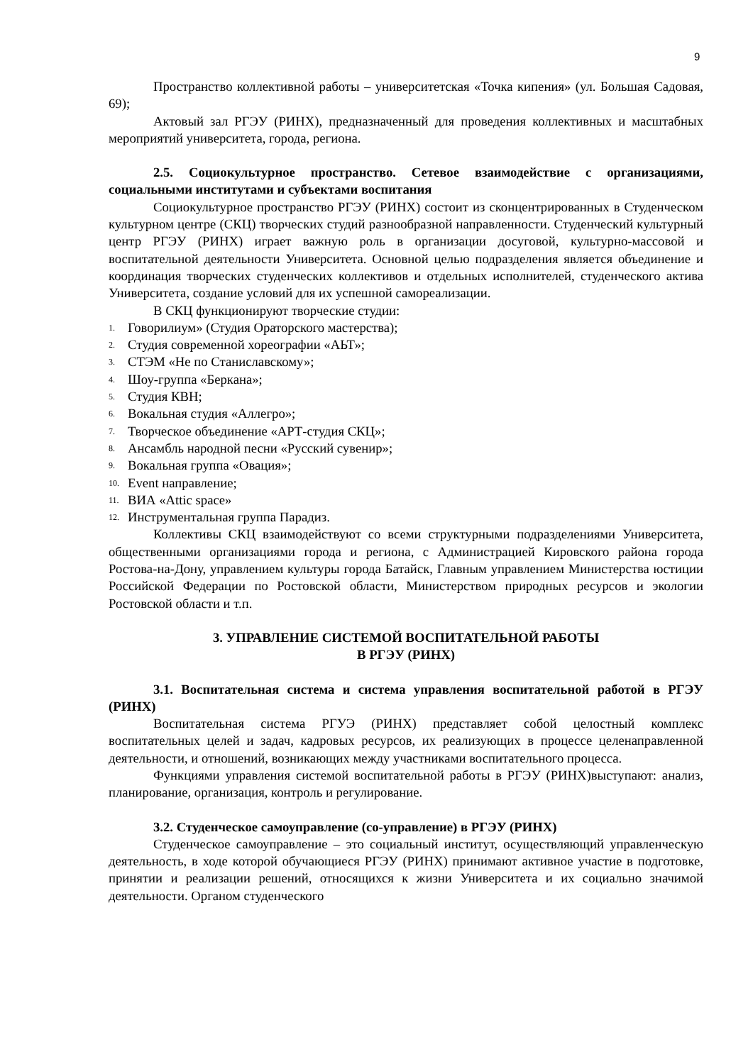9
Пространство коллективной работы – университетская «Точка кипения» (ул. Большая Садовая, 69);
Актовый зал РГЭУ (РИНХ), предназначенный для проведения коллективных и масштабных мероприятий университета, города, региона.
2.5. Социокультурное пространство. Сетевое взаимодействие с организациями, социальными институтами и субъектами воспитания
Социокультурное пространство РГЭУ (РИНХ) состоит из сконцентрированных в Студенческом культурном центре (СКЦ) творческих студий разнообразной направленности. Студенческий культурный центр РГЭУ (РИНХ) играет важную роль в организации досуговой, культурно-массовой и воспитательной деятельности Университета. Основной целью подразделения является объединение и координация творческих студенческих коллективов и отдельных исполнителей, студенческого актива Университета, создание условий для их успешной самореализации.
В СКЦ функционируют творческие студии:
1. Говорилиум» (Студия Ораторского мастерства);
2. Студия современной хореографии «АЬТ»;
3. СТЭМ «Не по Станиславскому»;
4. Шоу-группа «Беркана»;
5. Студия КВН;
6. Вокальная студия «Аллегро»;
7. Творческое объединение «АРТ-студия СКЦ»;
8. Ансамбль народной песни «Русский сувенир»;
9. Вокальная группа «Овация»;
10. Event направление;
11. ВИА «Attic space»
12. Инструментальная группа Парадиз.
Коллективы СКЦ взаимодействуют со всеми структурными подразделениями Университета, общественными организациями города и региона, с Администрацией Кировского района города Ростова-на-Дону, управлением культуры города Батайск, Главным управлением Министерства юстиции Российской Федерации по Ростовской области, Министерством природных ресурсов и экологии Ростовской области и т.п.
3. УПРАВЛЕНИЕ СИСТЕМОЙ ВОСПИТАТЕЛЬНОЙ РАБОТЫ
В РГЭУ (РИНХ)
3.1. Воспитательная система и система управления воспитательной работой в РГЭУ (РИНХ)
Воспитательная система РГУЭ (РИНХ) представляет собой целостный комплекс воспитательных целей и задач, кадровых ресурсов, их реализующих в процессе целенаправленной деятельности, и отношений, возникающих между участниками воспитательного процесса.
Функциями управления системой воспитательной работы в РГЭУ (РИНХ)выступают: анализ, планирование, организация, контроль и регулирование.
3.2. Студенческое самоуправление (со-управление) в РГЭУ (РИНХ)
Студенческое самоуправление – это социальный институт, осуществляющий управленческую деятельность, в ходе которой обучающиеся РГЭУ (РИНХ) принимают активное участие в подготовке, принятии и реализации решений, относящихся к жизни Университета и их социально значимой деятельности. Органом студенческого